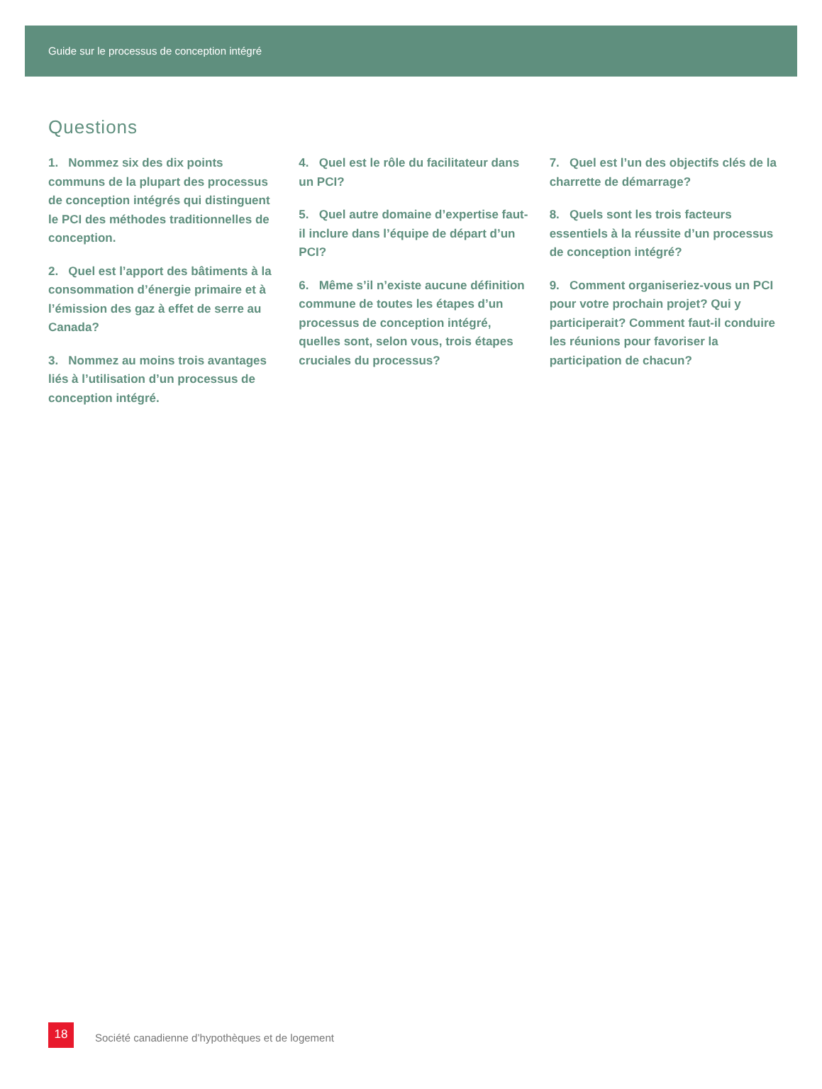Guide sur le processus de conception intégré
Questions
1. Nommez six des dix points communs de la plupart des processus de conception intégrés qui distinguent le PCI des méthodes traditionnelles de conception.
2. Quel est l’apport des bâtiments à la consommation d’énergie primaire et à l’émission des gaz à effet de serre au Canada?
3. Nommez au moins trois avantages liés à l’utilisation d’un processus de conception intégré.
4. Quel est le rôle du facilitateur dans un PCI?
5. Quel autre domaine d’expertise faut-il inclure dans l’équipe de départ d’un PCI?
6. Même s’il n’existe aucune définition commune de toutes les étapes d’un processus de conception intégré, quelles sont, selon vous, trois étapes cruciales du processus?
7. Quel est l’un des objectifs clés de la charrette de démarrage?
8. Quels sont les trois facteurs essentiels à la réussite d’un processus de conception intégré?
9. Comment organiseriez-vous un PCI pour votre prochain projet? Qui y participerait? Comment faut-il conduire les réunions pour favoriser la participation de chacun?
18
Société canadienne d’hypothèques et de logement